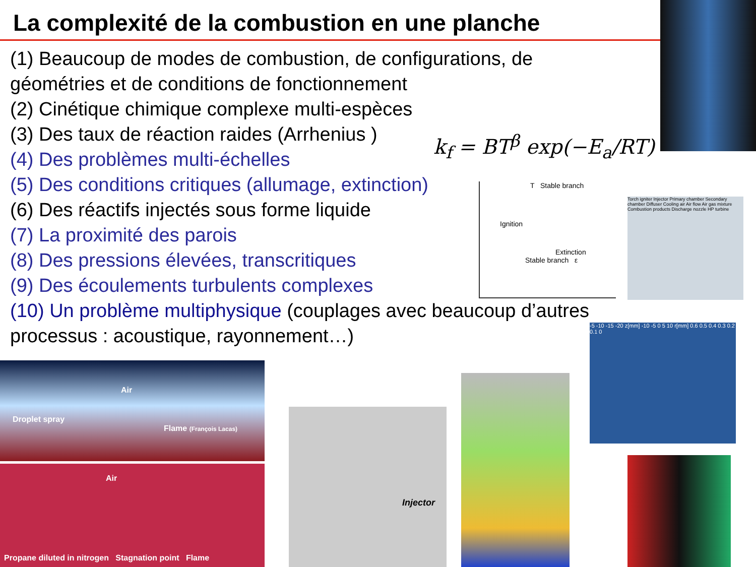La complexité de la combustion en une planche
(1) Beaucoup de modes de combustion, de configurations, de géométries et de conditions de fonctionnement
(2) Cinétique chimique complexe multi-espèces
(3) Des taux de réaction raides (Arrhenius )
(4) Des problèmes multi-échelles
(5) Des conditions critiques (allumage, extinction)
(6) Des réactifs injectés sous forme liquide
(7) La proximité des parois
(8) Des pressions élevées, transcritiques
(9) Des écoulements turbulents complexes
(10) Un problème multiphysique (couplages avec beaucoup d’autres processus : acoustique, rayonnement…)
k<sub>f</sub> = BT<sup>β</sup> exp(−E<sub>a</sub>/RT)
T Stable branch
Ignition
Extinction
Stable branch ε
Torch igniter Injector Primary chamber Secondary chamber Diffuser Cooling air Air flow Air gas mixture Combustion products Discharge nozzle HP turbine
-5 -10 -15 -20 z[mm] -10 -5 0 5 10 r[mm] 0.6 0.5 0.4 0.3 0.2 0.1 0
Air
Droplet spray
Flame (François Lacas)
Air
Propane diluted in nitrogen Stagnation point Flame
Injector